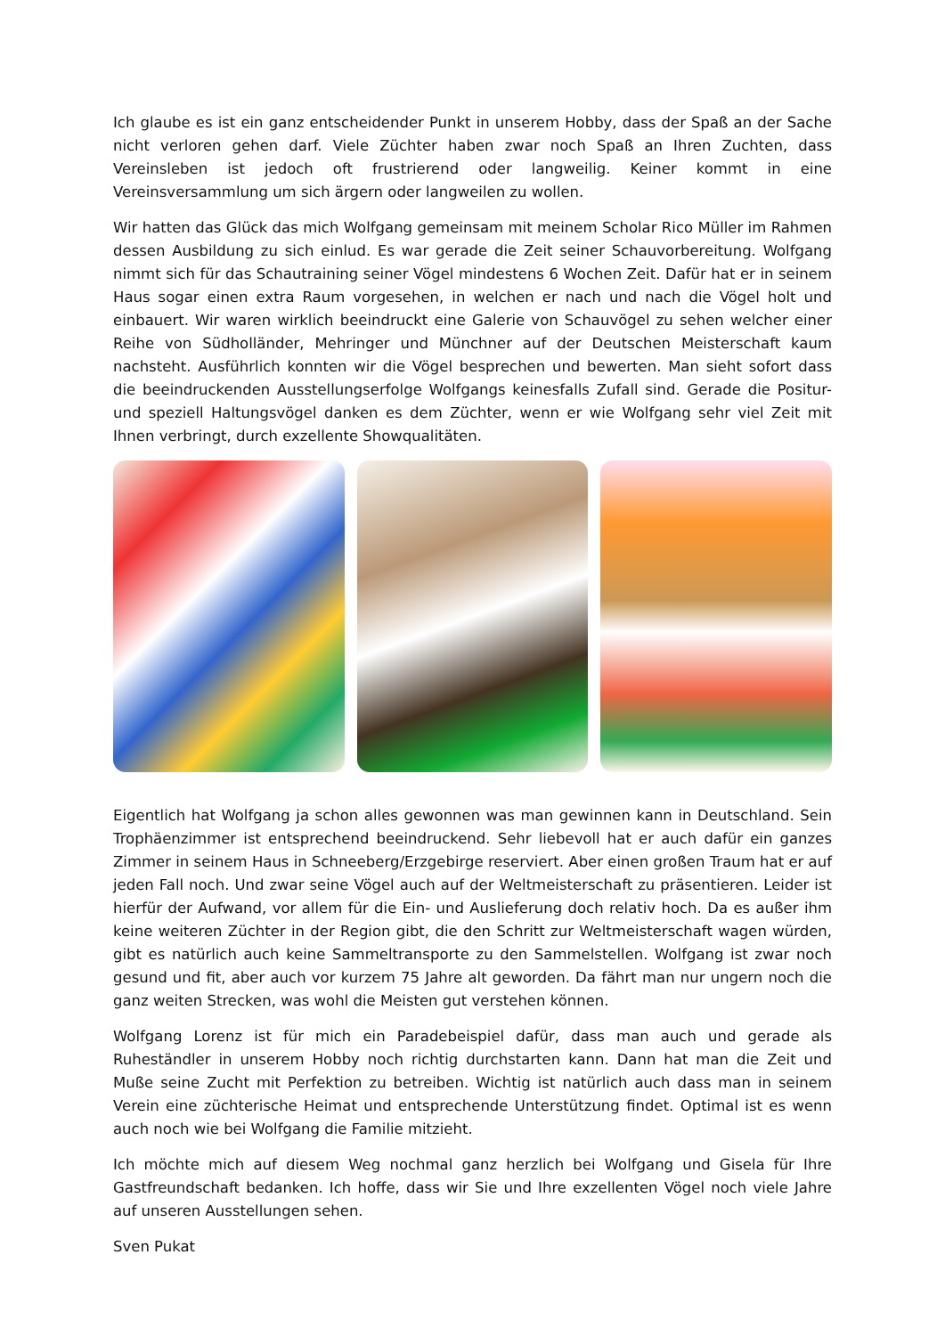Ich glaube es ist ein ganz entscheidender Punkt in unserem Hobby, dass der Spaß an der Sache nicht verloren gehen darf. Viele Züchter haben zwar noch Spaß an Ihren Zuchten, dass Vereinsleben ist jedoch oft frustrierend oder langweilig. Keiner kommt in eine Vereinsversammlung um sich ärgern oder langweilen zu wollen.
Wir hatten das Glück das mich Wolfgang gemeinsam mit meinem Scholar Rico Müller im Rahmen dessen Ausbildung zu sich einlud. Es war gerade die Zeit seiner Schauvorbereitung. Wolfgang nimmt sich für das Schautraining seiner Vögel mindestens 6 Wochen Zeit. Dafür hat er in seinem Haus sogar einen extra Raum vorgesehen, in welchen er nach und nach die Vögel holt und einbauert. Wir waren wirklich beeindruckt eine Galerie von Schauvögel zu sehen welcher einer Reihe von Südholländer, Mehringer und Münchner auf der Deutschen Meisterschaft kaum nachsteht. Ausführlich konnten wir die Vögel besprechen und bewerten. Man sieht sofort dass die beeindruckenden Ausstellungserfolge Wolfgangs keinesfalls Zufall sind. Gerade die Positur- und speziell Haltungsvögel danken es dem Züchter, wenn er wie Wolfgang sehr viel Zeit mit Ihnen verbringt, durch exzellente Showqualitäten.
Eigentlich hat Wolfgang ja schon alles gewonnen was man gewinnen kann in Deutschland. Sein Trophäenzimmer ist entsprechend beeindruckend. Sehr liebevoll hat er auch dafür ein ganzes Zimmer in seinem Haus in Schneeberg/Erzgebirge reserviert. Aber einen großen Traum hat er auf jeden Fall noch. Und zwar seine Vögel auch auf der Weltmeisterschaft zu präsentieren. Leider ist hierfür der Aufwand, vor allem für die Ein- und Auslieferung doch relativ hoch. Da es außer ihm keine weiteren Züchter in der Region gibt, die den Schritt zur Weltmeisterschaft wagen würden, gibt es natürlich auch keine Sammeltransporte zu den Sammelstellen. Wolfgang ist zwar noch gesund und fit, aber auch vor kurzem 75 Jahre alt geworden. Da fährt man nur ungern noch die ganz weiten Strecken, was wohl die Meisten gut verstehen können.
Wolfgang Lorenz ist für mich ein Paradebeispiel dafür, dass man auch und gerade als Ruheständler in unserem Hobby noch richtig durchstarten kann. Dann hat man die Zeit und Muße seine Zucht mit Perfektion zu betreiben. Wichtig ist natürlich auch dass man in seinem Verein eine züchterische Heimat und entsprechende Unterstützung findet. Optimal ist es wenn auch noch wie bei Wolfgang die Familie mitzieht.
Ich möchte mich auf diesem Weg nochmal ganz herzlich bei Wolfgang und Gisela für Ihre Gastfreundschaft bedanken. Ich hoffe, dass wir Sie und Ihre exzellenten Vögel noch viele Jahre auf unseren Ausstellungen sehen.
Sven Pukat